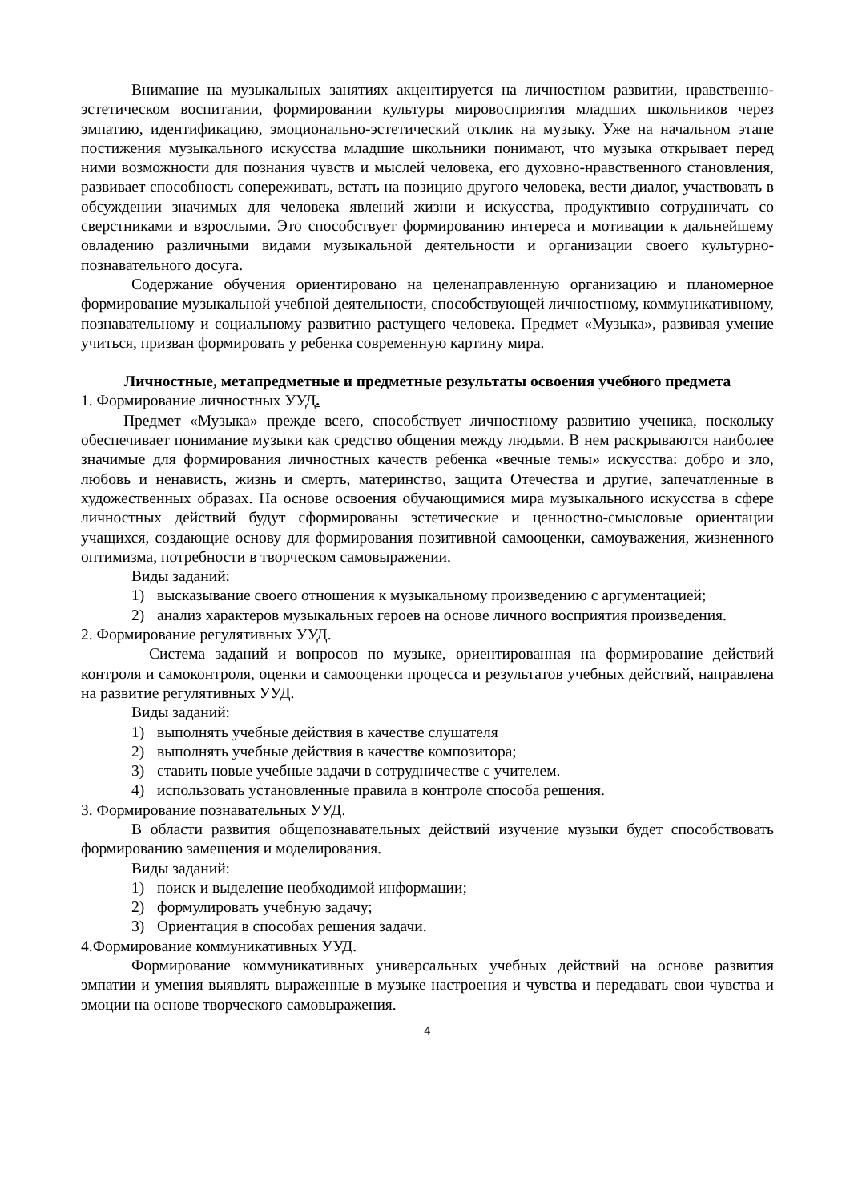Внимание на музыкальных занятиях акцентируется на личностном развитии, нравственно-эстетическом воспитании, формировании культуры мировосприятия младших школьников через эмпатию, идентификацию, эмоционально-эстетический отклик на музыку. Уже на начальном этапе постижения музыкального искусства младшие школьники понимают, что музыка открывает перед ними возможности для познания чувств и мыслей человека, его духовно-нравственного становления, развивает способность сопереживать, встать на позицию другого человека, вести диалог, участвовать в обсуждении значимых для человека явлений жизни и искусства, продуктивно сотрудничать со сверстниками и взрослыми. Это способствует формированию интереса и мотивации к дальнейшему овладению различными видами музыкальной деятельности и организации своего культурно-познавательного досуга.
Содержание обучения ориентировано на целенаправленную организацию и планомерное формирование музыкальной учебной деятельности, способствующей личностному, коммуникативному, познавательному и социальному развитию растущего человека. Предмет «Музыка», развивая умение учиться, призван формировать у ребенка современную картину мира.
Личностные, метапредметные и предметные результаты освоения учебного предмета
1. Формирование личностных УУД.
Предмет «Музыка» прежде всего, способствует личностному развитию ученика, поскольку обеспечивает понимание музыки как средство общения между людьми. В нем раскрываются наиболее значимые для формирования личностных качеств ребенка «вечные темы» искусства: добро и зло, любовь и ненависть, жизнь и смерть, материнство, защита Отечества и другие, запечатленные в художественных образах. На основе освоения обучающимися мира музыкального искусства в сфере личностных действий будут сформированы эстетические и ценностно-смысловые ориентации учащихся, создающие основу для формирования позитивной самооценки, самоуважения, жизненного оптимизма, потребности в творческом самовыражении.
Виды заданий:
1) высказывание своего отношения к музыкальному произведению с аргументацией;
2) анализ характеров музыкальных героев на основе личного восприятия произведения.
2. Формирование регулятивных УУД.
Система заданий и вопросов по музыке, ориентированная на формирование действий контроля и самоконтроля, оценки и самооценки процесса и результатов учебных действий, направлена на развитие регулятивных УУД.
Виды заданий:
1) выполнять учебные действия в качестве слушателя
2) выполнять учебные действия в качестве композитора;
3) ставить новые учебные задачи в сотрудничестве с учителем.
4) использовать установленные правила в контроле способа решения.
3. Формирование познавательных УУД.
В области развития общепознавательных действий изучение музыки будет способствовать формированию замещения и моделирования.
Виды заданий:
1) поиск и выделение необходимой информации;
2) формулировать учебную задачу;
3) Ориентация в способах решения задачи.
4.Формирование коммуникативных УУД.
Формирование коммуникативных универсальных учебных действий на основе развития эмпатии и умения выявлять выраженные в музыке настроения и чувства и передавать свои чувства и эмоции на основе творческого самовыражения.
4